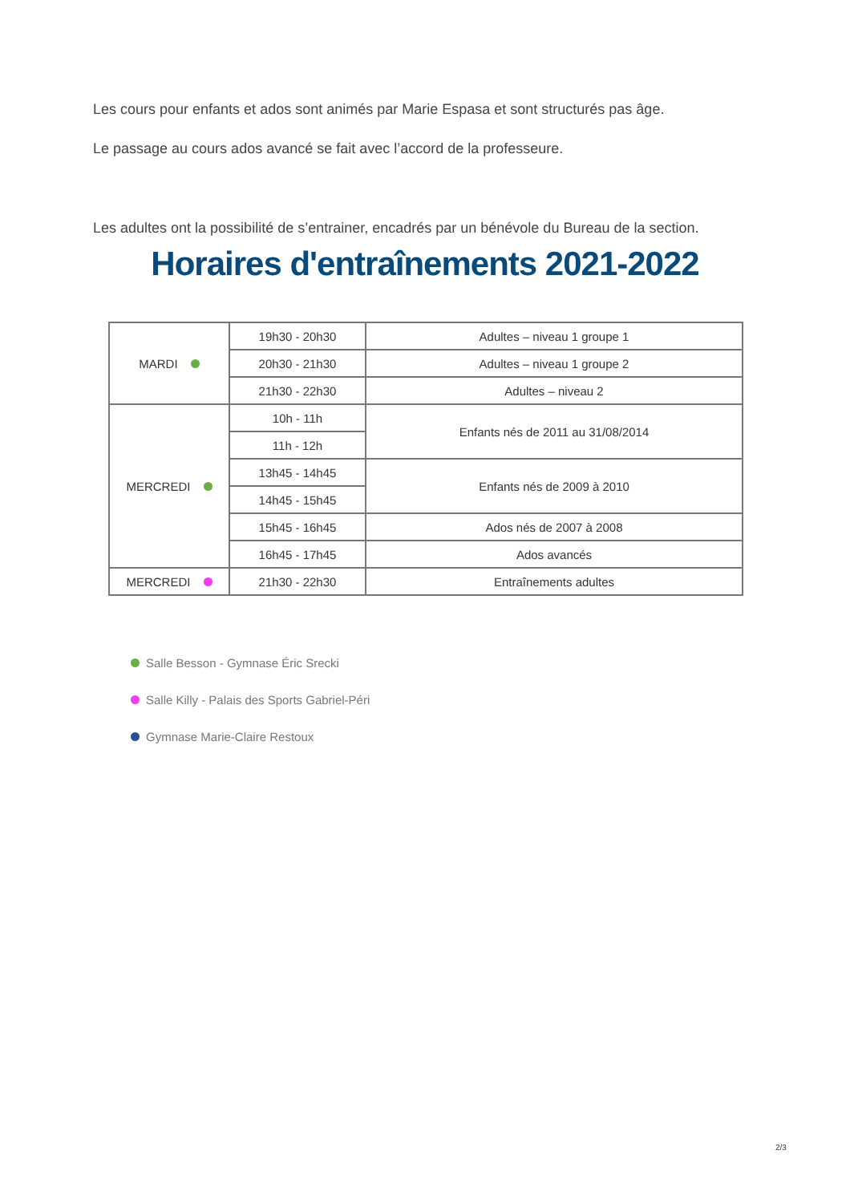Les cours pour enfants et ados sont animés par Marie Espasa et sont structurés pas âge.
Le passage au cours ados avancé se fait avec l’accord de la professeure.
Les adultes ont la possibilité de s’entrainer, encadrés par un bénévole du Bureau de la section.
Horaires d'entraînements 2021-2022
| MARDI | 19h30 - 20h30 | Adultes – niveau 1 groupe 1 |
| | 20h30 - 21h30 | Adultes – niveau 1 groupe 2 |
| | 21h30 - 22h30 | Adultes – niveau 2 |
| MERCREDI | 10h - 11h | Enfants nés de 2011 au 31/08/2014 |
| | 11h - 12h | |
| | 13h45 - 14h45 | Enfants nés de 2009 à 2010 |
| | 14h45 - 15h45 | |
| | 15h45 - 16h45 | Ados nés de 2007 à 2008 |
| | 16h45 - 17h45 | Ados avancés |
| MERCREDI | 21h30 - 22h30 | Entraînements adultes |
Salle Besson - Gymnase Éric Srecki
Salle Killy - Palais des Sports Gabriel-Péri
Gymnase Marie-Claire Restoux
2/3